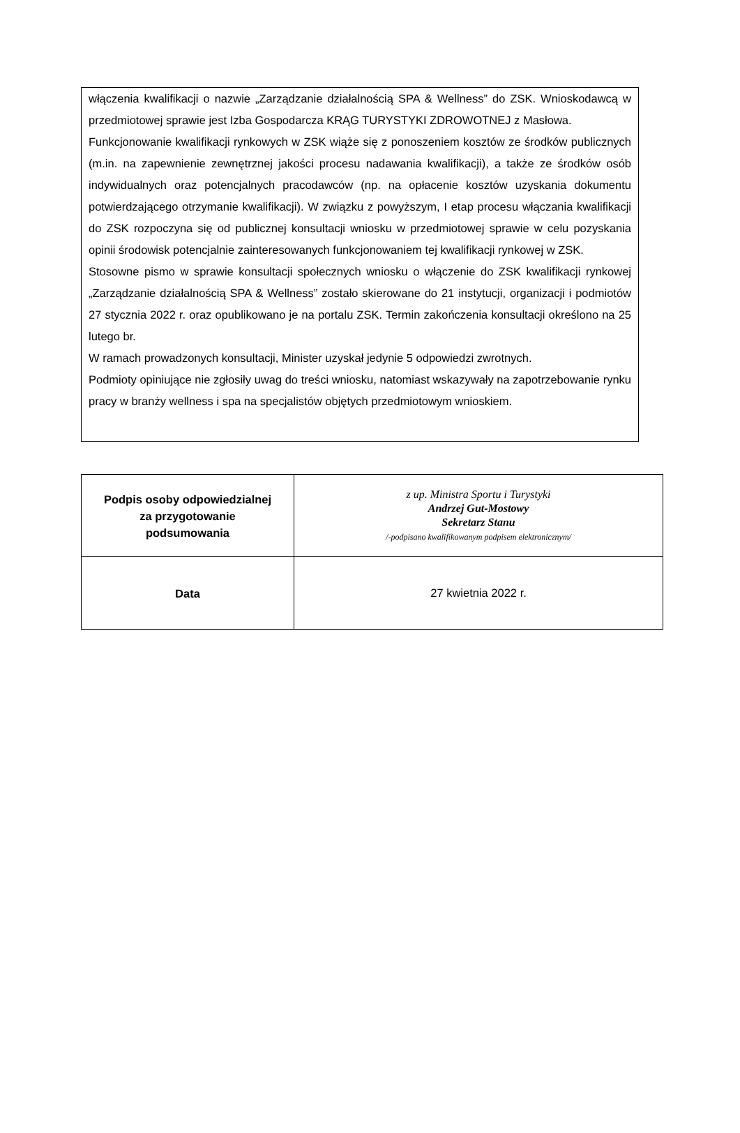włączenia kwalifikacji o nazwie „Zarządzanie działalnością SPA & Wellness” do ZSK. Wnioskodawcą w przedmiotowej sprawie jest Izba Gospodarcza KRĄG TURYSTYKI ZDROWOTNEJ z Masłowa.
Funkcjonowanie kwalifikacji rynkowych w ZSK wiąże się z ponoszeniem kosztów ze środków publicznych (m.in. na zapewnienie zewnętrznej jakości procesu nadawania kwalifikacji), a także ze środków osób indywidualnych oraz potencjalnych pracodawców (np. na opłacenie kosztów uzyskania dokumentu potwierdzającego otrzymanie kwalifikacji). W związku z powyższym, I etap procesu włączania kwalifikacji do ZSK rozpoczyna się od publicznej konsultacji wniosku w przedmiotowej sprawie w celu pozyskania opinii środowisk potencjalnie zainteresowanych funkcjonowaniem tej kwalifikacji rynkowej w ZSK.
Stosowne pismo w sprawie konsultacji społecznych wniosku o włączenie do ZSK kwalifikacji rynkowej „Zarządzanie działalnością SPA & Wellness” zostało skierowane do 21 instytucji, organizacji i podmiotów 27 stycznia 2022 r. oraz opublikowano je na portalu ZSK. Termin zakończenia konsultacji określono na 25 lutego br.
W ramach prowadzonych konsultacji, Minister uzyskał jedynie 5 odpowiedzi zwrotnych.
Podmioty opiniujące nie zgłosiły uwag do treści wniosku, natomiast wskazywały na zapotrzebowanie rynku pracy w branży wellness i spa na specjalistów objętych przedmiotowym wnioskiem.
| Podpis osoby odpowiedzialnej za przygotowanie podsumowania | z up. Ministra Sportu i Turystyki Andrzej Gut-Mostowy Sekretarz Stanu /-podpisano kwalifikowanym podpisem elektronicznym/ |
| Data | 27 kwietnia 2022 r. |